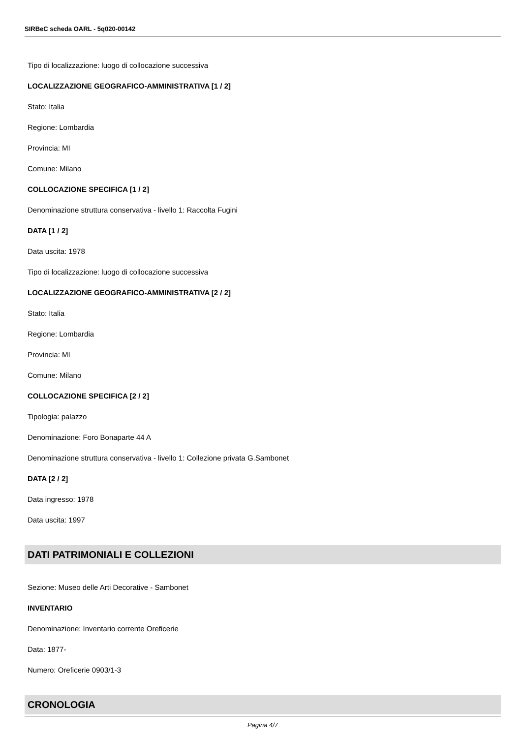SIRBeC scheda OARL - 5q020-00142
Tipo di localizzazione: luogo di collocazione successiva
LOCALIZZAZIONE GEOGRAFICO-AMMINISTRATIVA [1 / 2]
Stato: Italia
Regione: Lombardia
Provincia: MI
Comune: Milano
COLLOCAZIONE SPECIFICA [1 / 2]
Denominazione struttura conservativa - livello 1: Raccolta Fugini
DATA [1 / 2]
Data uscita: 1978
Tipo di localizzazione: luogo di collocazione successiva
LOCALIZZAZIONE GEOGRAFICO-AMMINISTRATIVA [2 / 2]
Stato: Italia
Regione: Lombardia
Provincia: MI
Comune: Milano
COLLOCAZIONE SPECIFICA [2 / 2]
Tipologia: palazzo
Denominazione: Foro Bonaparte 44 A
Denominazione struttura conservativa - livello 1: Collezione privata G.Sambonet
DATA [2 / 2]
Data ingresso: 1978
Data uscita: 1997
DATI PATRIMONIALI E COLLEZIONI
Sezione: Museo delle Arti Decorative - Sambonet
INVENTARIO
Denominazione: Inventario corrente Oreficerie
Data: 1877-
Numero: Oreficerie 0903/1-3
CRONOLOGIA
Pagina 4/7